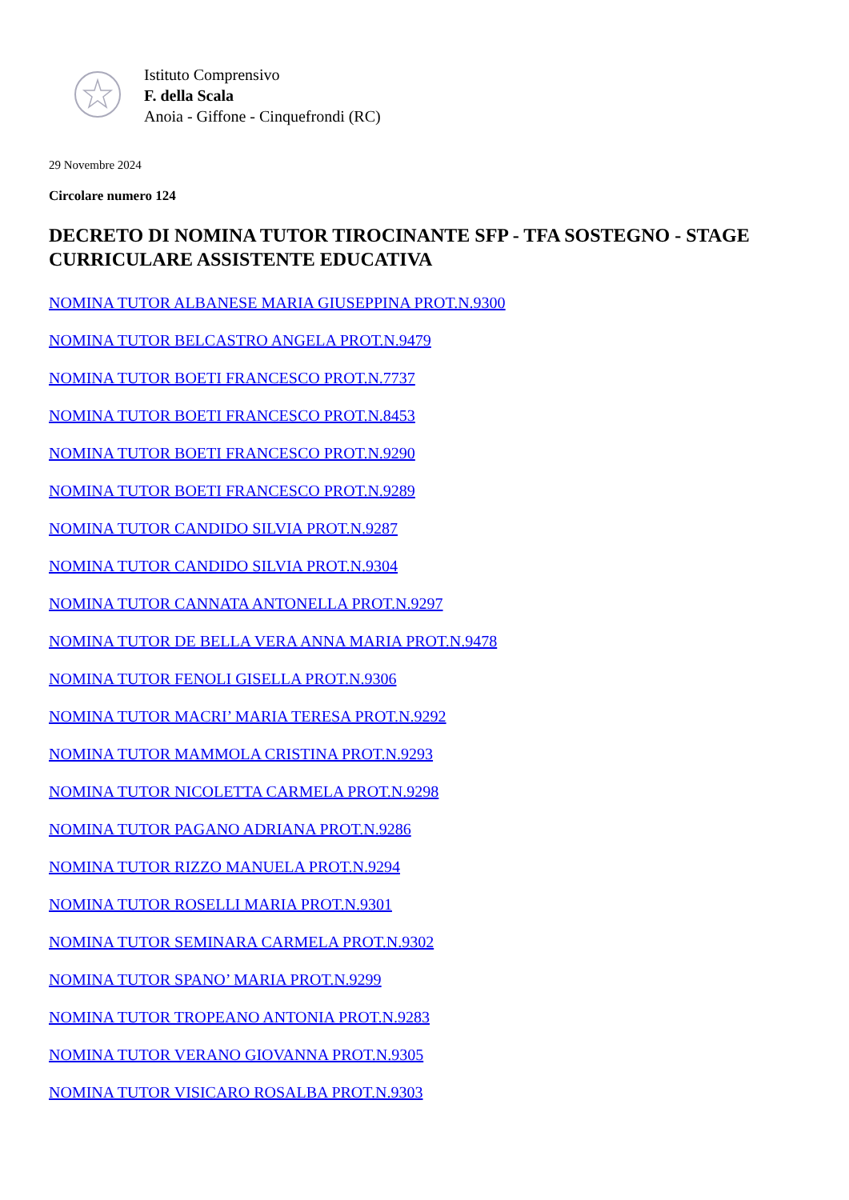Istituto Comprensivo
F. della Scala
Anoia - Giffone - Cinquefrondi (RC)
29 Novembre 2024
Circolare numero 124
DECRETO DI NOMINA TUTOR TIROCINANTE SFP - TFA SOSTEGNO - STAGE CURRICULARE ASSISTENTE EDUCATIVA
NOMINA TUTOR ALBANESE MARIA GIUSEPPINA PROT.N.9300
NOMINA TUTOR BELCASTRO ANGELA PROT.N.9479
NOMINA TUTOR BOETI FRANCESCO PROT.N.7737
NOMINA TUTOR BOETI FRANCESCO PROT.N.8453
NOMINA TUTOR BOETI FRANCESCO PROT.N.9290
NOMINA TUTOR BOETI FRANCESCO PROT.N.9289
NOMINA TUTOR CANDIDO SILVIA PROT.N.9287
NOMINA TUTOR CANDIDO SILVIA PROT.N.9304
NOMINA TUTOR CANNATA ANTONELLA PROT.N.9297
NOMINA TUTOR DE BELLA VERA ANNA MARIA PROT.N.9478
NOMINA TUTOR FENOLI GISELLA PROT.N.9306
NOMINA TUTOR MACRI’ MARIA TERESA PROT.N.9292
NOMINA TUTOR MAMMOLA CRISTINA PROT.N.9293
NOMINA TUTOR NICOLETTA CARMELA PROT.N.9298
NOMINA TUTOR PAGANO ADRIANA PROT.N.9286
NOMINA TUTOR RIZZO MANUELA PROT.N.9294
NOMINA TUTOR ROSELLI MARIA PROT.N.9301
NOMINA TUTOR SEMINARA CARMELA PROT.N.9302
NOMINA TUTOR SPANO’ MARIA PROT.N.9299
NOMINA TUTOR TROPEANO ANTONIA PROT.N.9283
NOMINA TUTOR VERANO GIOVANNA PROT.N.9305
NOMINA TUTOR VISICARO ROSALBA PROT.N.9303